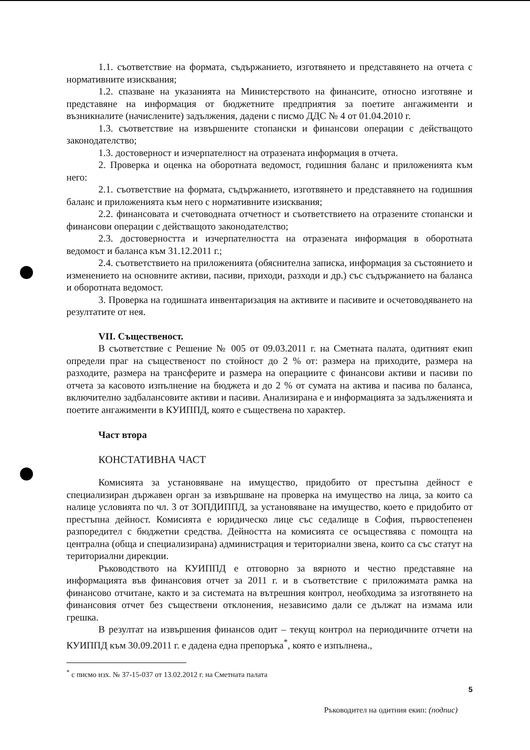1.1. съответствие на формата, съдържанието, изготвянето и представянето на отчета с нормативните изисквания;
1.2. спазване на указанията на Министерството на финансите, относно изготвяне и представяне на информация от бюджетните предприятия за поетите ангажименти и възникналите (начислените) задължения, дадени с писмо ДДС № 4 от 01.04.2010 г.
1.3. съответствие на извършените стопански и финансови операции с действащото законодателство;
1.3. достоверност и изчерпателност на отразената информация в отчета.
2. Проверка и оценка на оборотната ведомост, годишния баланс и приложенията към него:
2.1. съответствие на формата, съдържанието, изготвянето и представянето на годишния баланс и приложенията към него с нормативните изисквания;
2.2. финансовата и счетоводната отчетност и съответствието на отразените стопански и финансови операции с действащото законодателство;
2.3. достоверността и изчерпателността на отразената информация в оборотната ведомост и баланса към 31.12.2011 г.;
2.4. съответствието на приложенията (обяснителна записка, информация за състоянието и изменението на основните активи, пасиви, приходи, разходи и др.) със съдържанието на баланса и оборотната ведомост.
3. Проверка на годишната инвентаризация на активите и пасивите и осчетоводяването на резултатите от нея.
VII. Същественост.
В съответствие с Решение № 005 от 09.03.2011 г. на Сметната палата, одитният екип определи праг на същественост по стойност до 2 % от: размера на приходите, размера на разходите, размера на трансферите и размера на операциите с финансови активи и пасиви по отчета за касовото изпълнение на бюджета и до 2 % от сумата на актива и пасива по баланса, включително задбалансовите активи и пасиви. Анализирана е и информацията за задълженията и поетите ангажименти в КУИППД, която е съществена по характер.
Част втора
КОНСТАТИВНА ЧАСТ
Комисията за установяване на имущество, придобито от престъпна дейност е специализиран държавен орган за извършване на проверка на имущество на лица, за които са налице условията по чл. 3 от ЗОПДИППД, за установяване на имущество, което е придобито от престъпна дейност. Комисията е юридическо лице със седалище в София, първостепенен разпоредител с бюджетни средства. Дейността на комисията се осъществява с помощта на централна (обща и специализирана) администрация и териториални звена, които са със статут на териториални дирекции.
Ръководството на КУИППД е отговорно за вярното и честно представяне на информацията във финансовия отчет за 2011 г. и в съответствие с приложимата рамка на финансово отчитане, както и за системата на вътрешния контрол, необходима за изготвянето на финансовия отчет без съществени отклонения, независимо дали се дължат на измама или грешка.
В резултат на извършения финансов одит – текущ контрол на периодичните отчети на КУИППД към 30.09.2011 г. е дадена една препоръка<sup>*</sup>, която е изпълнена.,
<sup>*</sup> с писмо изх. № 37-15-037 от 13.02.2012 г. на Сметната палата
5
Ръководител на одитния екип: (подпис)